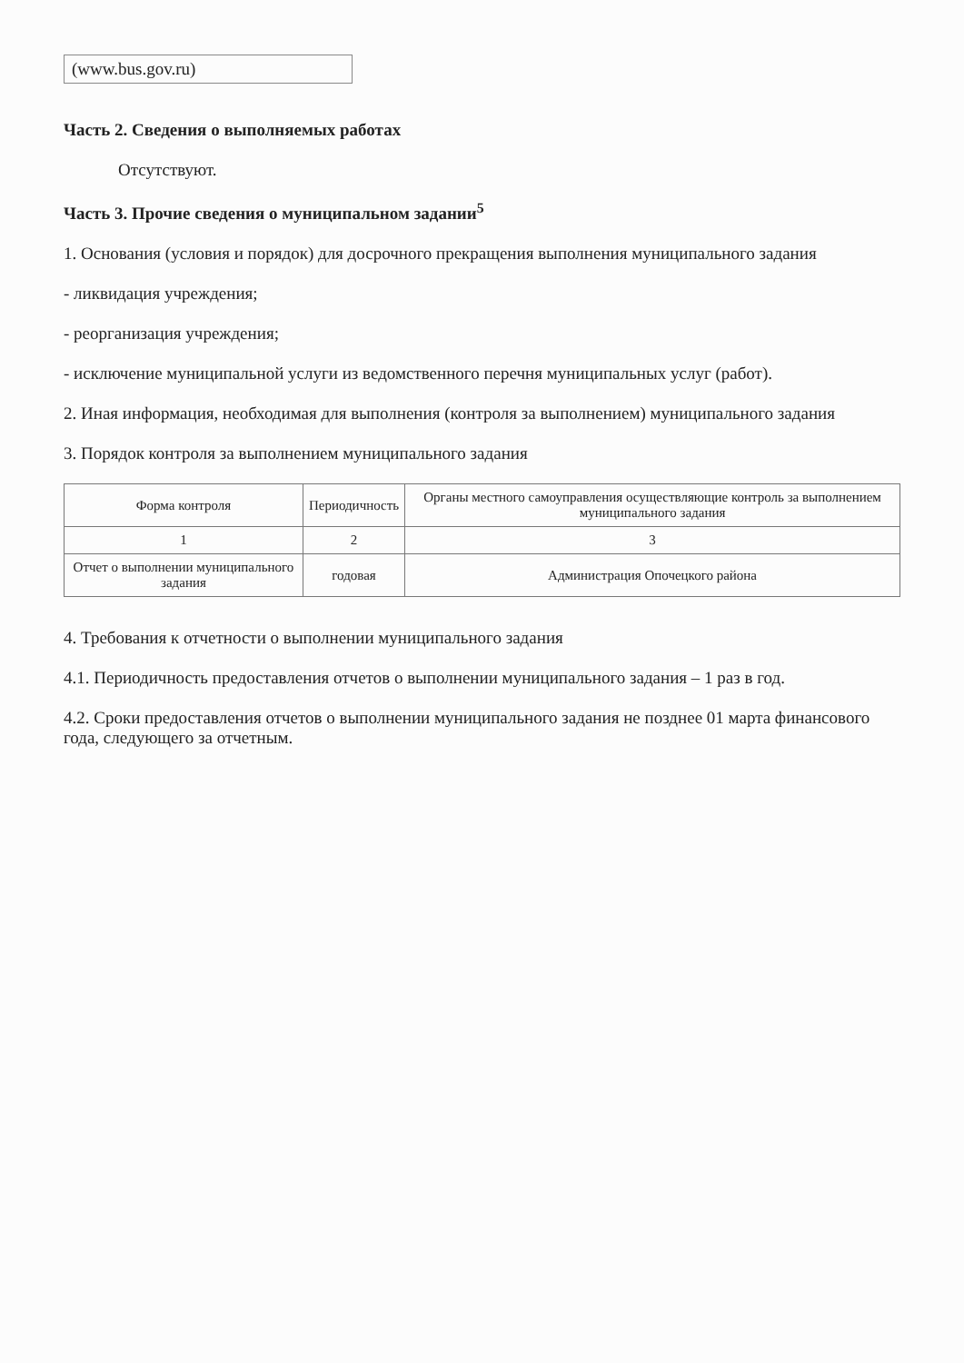(www.bus.gov.ru)
Часть 2. Сведения о выполняемых работах
Отсутствуют.
Часть 3. Прочие сведения о муниципальном задании<sup>5</sup>
1. Основания (условия и порядок) для досрочного прекращения выполнения муниципального задания
- ликвидация учреждения;
- реорганизация учреждения;
- исключение муниципальной услуги из ведомственного перечня муниципальных услуг (работ).
2. Иная информация, необходимая для выполнения (контроля за выполнением) муниципального задания
3. Порядок контроля за выполнением муниципального задания
| Форма контроля | Периодичность | Органы местного самоуправления осуществляющие контроль за выполнением муниципального задания |
| --- | --- | --- |
| 1 | 2 | 3 |
| Отчет о выполнении муниципального задания | годовая | Администрация Опочецкого района |
4. Требования к отчетности о выполнении муниципального задания
4.1. Периодичность предоставления отчетов о выполнении муниципального задания – 1 раз в год.
4.2. Сроки предоставления отчетов о выполнении муниципального задания не позднее 01 марта финансового года, следующего за отчетным.